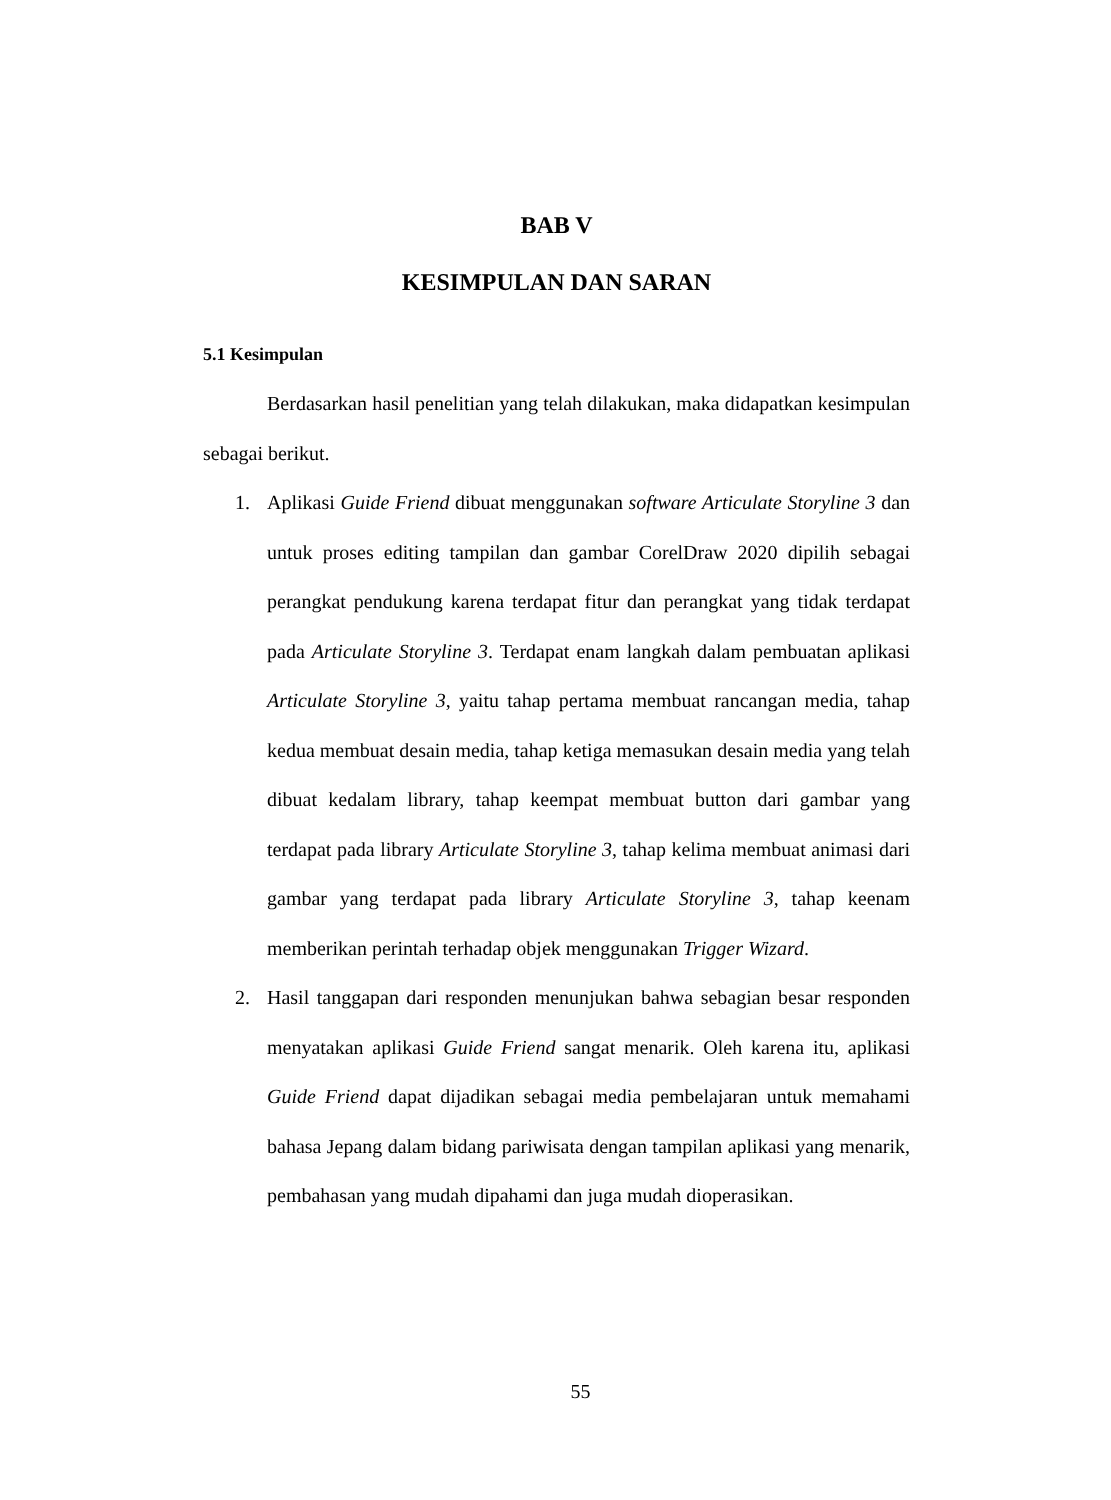BAB V
KESIMPULAN DAN SARAN
5.1 Kesimpulan
Berdasarkan hasil penelitian yang telah dilakukan, maka didapatkan kesimpulan sebagai berikut.
1. Aplikasi Guide Friend dibuat menggunakan software Articulate Storyline 3 dan untuk proses editing tampilan dan gambar CorelDraw 2020 dipilih sebagai perangkat pendukung karena terdapat fitur dan perangkat yang tidak terdapat pada Articulate Storyline 3. Terdapat enam langkah dalam pembuatan aplikasi Articulate Storyline 3, yaitu tahap pertama membuat rancangan media, tahap kedua membuat desain media, tahap ketiga memasukan desain media yang telah dibuat kedalam library, tahap keempat membuat button dari gambar yang terdapat pada library Articulate Storyline 3, tahap kelima membuat animasi dari gambar yang terdapat pada library Articulate Storyline 3, tahap keenam memberikan perintah terhadap objek menggunakan Trigger Wizard.
2. Hasil tanggapan dari responden menunjukan bahwa sebagian besar responden menyatakan aplikasi Guide Friend sangat menarik. Oleh karena itu, aplikasi Guide Friend dapat dijadikan sebagai media pembelajaran untuk memahami bahasa Jepang dalam bidang pariwisata dengan tampilan aplikasi yang menarik, pembahasan yang mudah dipahami dan juga mudah dioperasikan.
55